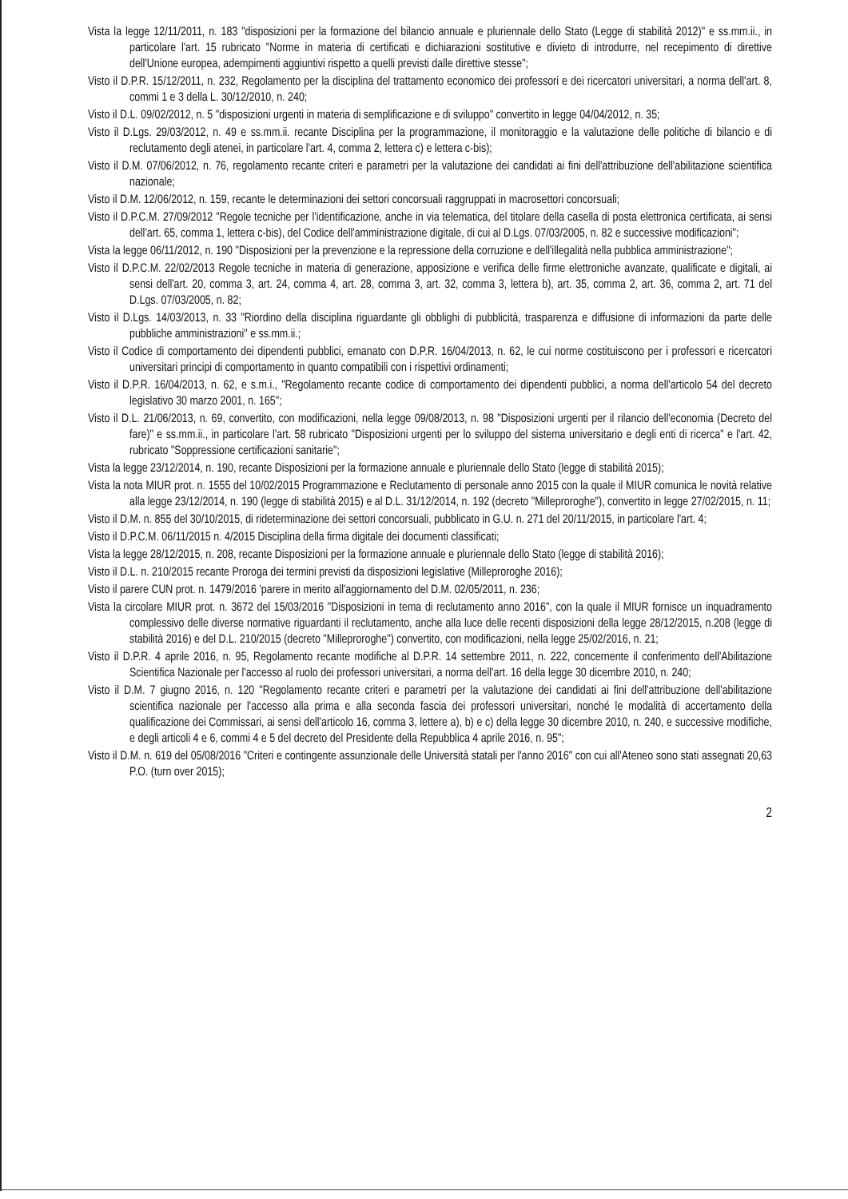Vista la legge 12/11/2011, n. 183 "disposizioni per la formazione del bilancio annuale e pluriennale dello Stato (Legge di stabilità 2012)" e ss.mm.ii., in particolare l'art. 15 rubricato "Norme in materia di certificati e dichiarazioni sostitutive e divieto di introdurre, nel recepimento di direttive dell'Unione europea, adempimenti aggiuntivi rispetto a quelli previsti dalle direttive stesse";
Visto il D.P.R. 15/12/2011, n. 232, Regolamento per la disciplina del trattamento economico dei professori e dei ricercatori universitari, a norma dell'art. 8, commi 1 e 3 della L. 30/12/2010, n. 240;
Visto il D.L. 09/02/2012, n. 5 "disposizioni urgenti in materia di semplificazione e di sviluppo" convertito in legge 04/04/2012, n. 35;
Visto il D.Lgs. 29/03/2012, n. 49 e ss.mm.ii. recante Disciplina per la programmazione, il monitoraggio e la valutazione delle politiche di bilancio e di reclutamento degli atenei, in particolare l'art. 4, comma 2, lettera c) e lettera c-bis);
Visto il D.M. 07/06/2012, n. 76, regolamento recante criteri e parametri per la valutazione dei candidati ai fini dell'attribuzione dell'abilitazione scientifica nazionale;
Visto il D.M. 12/06/2012, n. 159, recante le determinazioni dei settori concorsuali raggruppati in macrosettori concorsuali;
Visto il D.P.C.M. 27/09/2012 "Regole tecniche per l'identificazione, anche in via telematica, del titolare della casella di posta elettronica certificata, ai sensi dell'art. 65, comma 1, lettera c-bis), del Codice dell'amministrazione digitale, di cui al D.Lgs. 07/03/2005, n. 82 e successive modificazioni";
Vista la legge 06/11/2012, n. 190 "Disposizioni per la prevenzione e la repressione della corruzione e dell'illegalità nella pubblica amministrazione";
Visto il D.P.C.M. 22/02/2013 Regole tecniche in materia di generazione, apposizione e verifica delle firme elettroniche avanzate, qualificate e digitali, ai sensi dell'art. 20, comma 3, art. 24, comma 4, art. 28, comma 3, art. 32, comma 3, lettera b), art. 35, comma 2, art. 36, comma 2, art. 71 del D.Lgs. 07/03/2005, n. 82;
Visto il D.Lgs. 14/03/2013, n. 33 "Riordino della disciplina riguardante gli obblighi di pubblicità, trasparenza e diffusione di informazioni da parte delle pubbliche amministrazioni" e ss.mm.ii.;
Visto il Codice di comportamento dei dipendenti pubblici, emanato con D.P.R. 16/04/2013, n. 62, le cui norme costituiscono per i professori e ricercatori universitari principi di comportamento in quanto compatibili con i rispettivi ordinamenti;
Visto il D.P.R. 16/04/2013, n. 62, e s.m.i., "Regolamento recante codice di comportamento dei dipendenti pubblici, a norma dell'articolo 54 del decreto legislativo 30 marzo 2001, n. 165";
Visto il D.L. 21/06/2013, n. 69, convertito, con modificazioni, nella legge 09/08/2013, n. 98 "Disposizioni urgenti per il rilancio dell'economia (Decreto del fare)" e ss.mm.ii., in particolare l'art. 58 rubricato "Disposizioni urgenti per lo sviluppo del sistema universitario e degli enti di ricerca" e l'art. 42, rubricato "Soppressione certificazioni sanitarie";
Vista la legge 23/12/2014, n. 190, recante Disposizioni per la formazione annuale e pluriennale dello Stato (legge di stabilità 2015);
Vista la nota MIUR prot. n. 1555 del 10/02/2015 Programmazione e Reclutamento di personale anno 2015 con la quale il MIUR comunica le novità relative alla legge 23/12/2014, n. 190 (legge di stabilità 2015) e al D.L. 31/12/2014, n. 192 (decreto "Milleproroghe"), convertito in legge 27/02/2015, n. 11;
Visto il D.M. n. 855 del 30/10/2015, di rideterminazione dei settori concorsuali, pubblicato in G.U. n. 271 del 20/11/2015, in particolare l'art. 4;
Visto il D.P.C.M. 06/11/2015 n. 4/2015 Disciplina della firma digitale dei documenti classificati;
Vista la legge 28/12/2015, n. 208, recante Disposizioni per la formazione annuale e pluriennale dello Stato (legge di stabilità 2016);
Visto il D.L. n. 210/2015 recante Proroga dei termini previsti da disposizioni legislative (Milleproroghe 2016);
Visto il parere CUN prot. n. 1479/2016 'parere in merito all'aggiornamento del D.M. 02/05/2011, n. 236;
Vista la circolare MIUR prot. n. 3672 del 15/03/2016 "Disposizioni in tema di reclutamento anno 2016", con la quale il MIUR fornisce un inquadramento complessivo delle diverse normative riguardanti il reclutamento, anche alla luce delle recenti disposizioni della legge 28/12/2015, n.208 (legge di stabilità 2016) e del D.L. 210/2015 (decreto "Milleproroghe") convertito, con modificazioni, nella legge 25/02/2016, n. 21;
Visto il D.P.R. 4 aprile 2016, n. 95, Regolamento recante modifiche al D.P.R. 14 settembre 2011, n. 222, concernente il conferimento dell'Abilitazione Scientifica Nazionale per l'accesso al ruolo dei professori universitari, a norma dell'art. 16 della legge 30 dicembre 2010, n. 240;
Visto il D.M. 7 giugno 2016, n. 120 "Regolamento recante criteri e parametri per la valutazione dei candidati ai fini dell'attribuzione dell'abilitazione scientifica nazionale per l'accesso alla prima e alla seconda fascia dei professori universitari, nonché le modalità di accertamento della qualificazione dei Commissari, ai sensi dell'articolo 16, comma 3, lettere a), b) e c) della legge 30 dicembre 2010, n. 240, e successive modifiche, e degli articoli 4 e 6, commi 4 e 5 del decreto del Presidente della Repubblica 4 aprile 2016, n. 95";
Visto il D.M. n. 619 del 05/08/2016 "Criteri e contingente assunzionale delle Università statali per l'anno 2016" con cui all'Ateneo sono stati assegnati 20,63 P.O. (turn over 2015);
2